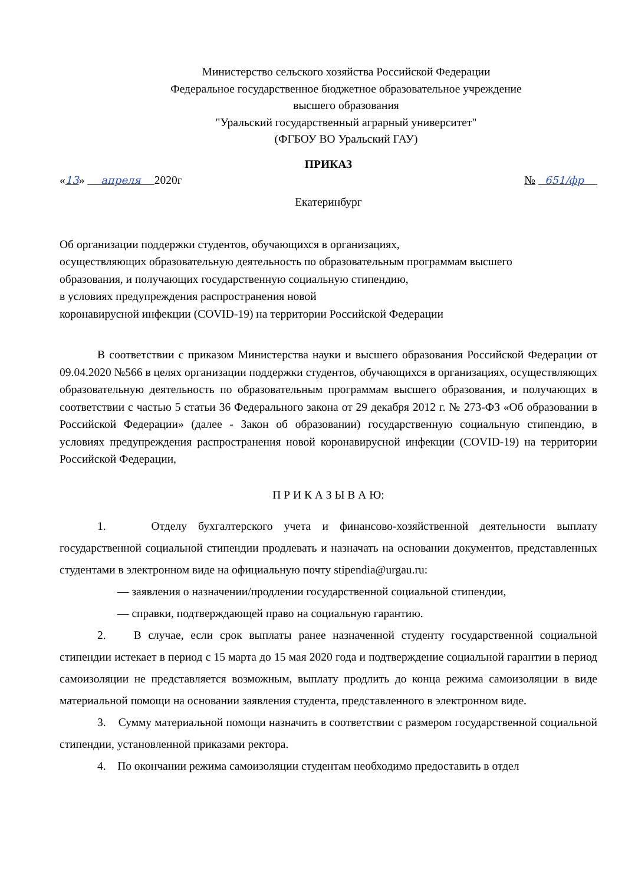Министерство сельского хозяйства Российской Федерации
Федеральное государственное бюджетное образовательное учреждение
высшего образования
"Уральский государственный аграрный университет"
(ФГБОУ ВО Уральский ГАУ)
ПРИКАЗ
«13» апреля 2020г № 651/фр
Екатеринбург
Об организации поддержки студентов, обучающихся в организациях,
осуществляющих образовательную деятельность по образовательным программам высшего
образования, и получающих государственную социальную стипендию,
в условиях предупреждения распространения новой
коронавирусной инфекции (COVID-19) на территории Российской Федерации
В соответствии с приказом Министерства науки и высшего образования Российской Федерации от 09.04.2020 №566 в целях организации поддержки студентов, обучающихся в организациях, осуществляющих образовательную деятельность по образовательным программам высшего образования, и получающих в соответствии с частью 5 статьи 36 Федерального закона от 29 декабря 2012 г. № 273-ФЗ «Об образовании в Российской Федерации» (далее - Закон об образовании) государственную социальную стипендию, в условиях предупреждения распространения новой коронавирусной инфекции (COVID-19) на территории Российской Федерации,
П Р И К А З Ы В А Ю:
1. Отделу бухгалтерского учета и финансово-хозяйственной деятельности выплату государственной социальной стипендии продлевать и назначать на основании документов, представленных студентами в электронном виде на официальную почту stipendia@urgau.ru:
— заявления о назначении/продлении государственной социальной стипендии,
— справки, подтверждающей право на социальную гарантию.
2. В случае, если срок выплаты ранее назначенной студенту государственной социальной стипендии истекает в период с 15 марта до 15 мая 2020 года и подтверждение социальной гарантии в период самоизоляции не представляется возможным, выплату продлить до конца режима самоизоляции в виде материальной помощи на основании заявления студента, представленного в электронном виде.
3. Сумму материальной помощи назначить в соответствии с размером государственной социальной стипендии, установленной приказами ректора.
4. По окончании режима самоизоляции студентам необходимо предоставить в отдел